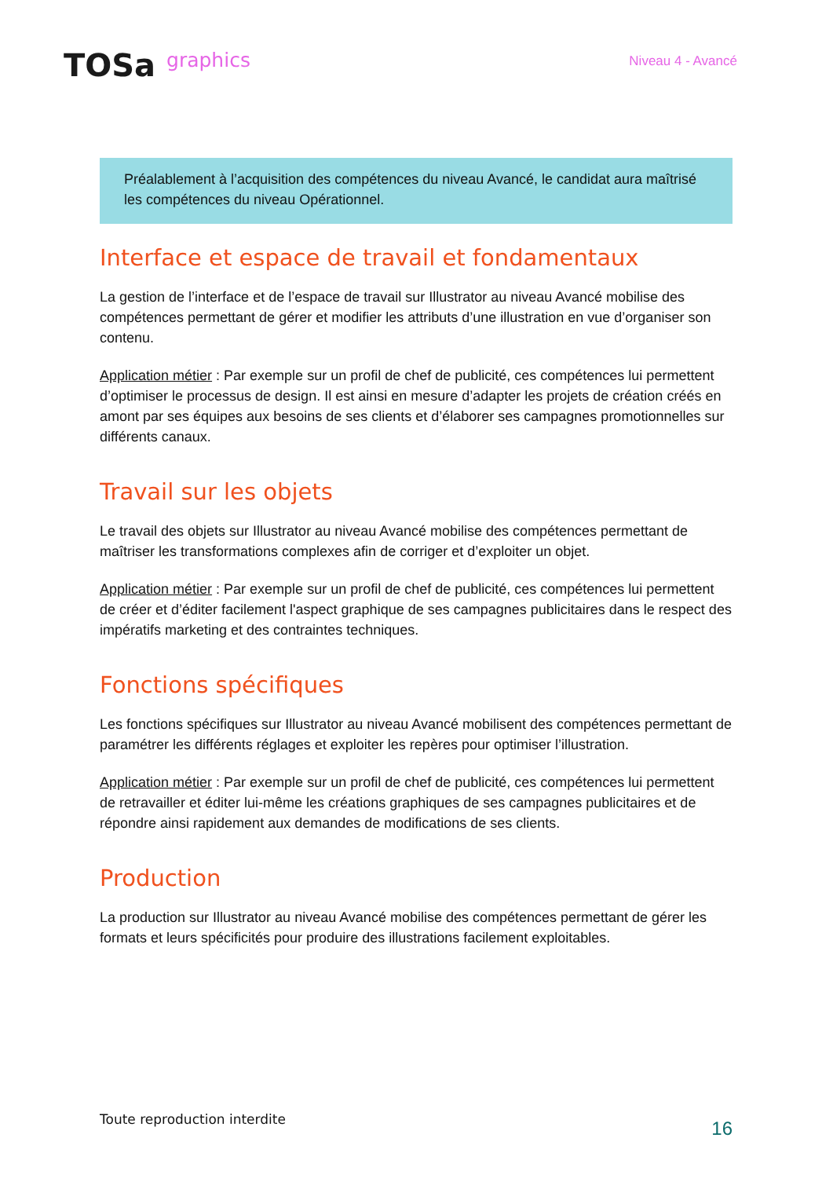TOSa graphics
Niveau 4 - Avancé
Préalablement à l’acquisition des compétences du niveau Avancé, le candidat aura maîtrisé les compétences du niveau Opérationnel.
Interface et espace de travail et fondamentaux
La gestion de l’interface et de l’espace de travail sur Illustrator au niveau Avancé mobilise des compétences permettant de gérer et modifier les attributs d’une illustration en vue d’organiser son contenu.
Application métier : Par exemple sur un profil de chef de publicité, ces compétences lui permettent d’optimiser le processus de design. Il est ainsi en mesure d’adapter les projets de création créés en amont par ses équipes aux besoins de ses clients et d’élaborer ses campagnes promotionnelles sur différents canaux.
Travail sur les objets
Le travail des objets sur Illustrator au niveau Avancé mobilise des compétences permettant de maîtriser les transformations complexes afin de corriger et d’exploiter un objet.
Application métier : Par exemple sur un profil de chef de publicité, ces compétences lui permettent de créer et d’éditer facilement l'aspect graphique de ses campagnes publicitaires dans le respect des impératifs marketing et des contraintes techniques.
Fonctions spécifiques
Les fonctions spécifiques sur Illustrator au niveau Avancé mobilisent des compétences permettant de paramétrer les différents réglages et exploiter les repères pour optimiser l’illustration.
Application métier : Par exemple sur un profil de chef de publicité, ces compétences lui permettent de retravailler et éditer lui-même les créations graphiques de ses campagnes publicitaires et de répondre ainsi rapidement aux demandes de modifications de ses clients.
Production
La production sur Illustrator au niveau Avancé mobilise des compétences permettant de gérer les formats et leurs spécificités pour produire des illustrations facilement exploitables.
Toute reproduction interdite
16